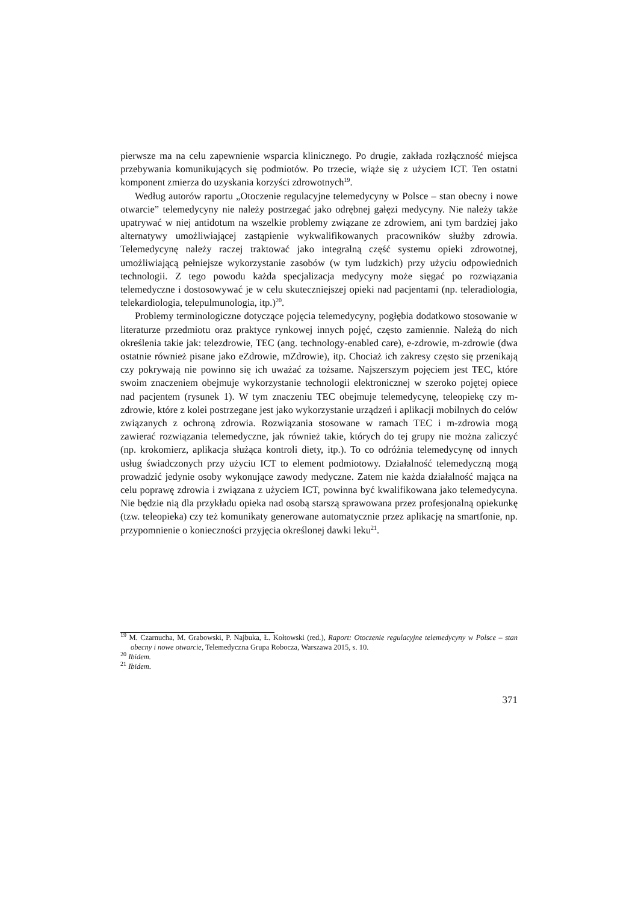pierwsze ma na celu zapewnienie wsparcia klinicznego. Po drugie, zakłada rozłączność miejsca przebywania komunikujących się podmiotów. Po trzecie, wiąże się z użyciem ICT. Ten ostatni komponent zmierza do uzyskania korzyści zdrowotnych<sup>19</sup>.
Według autorów raportu „Otoczenie regulacyjne telemedycyny w Polsce – stan obecny i nowe otwarcie” telemedycyny nie należy postrzegać jako odrębnej gałęzi medycyny. Nie należy także upatrywać w niej antidotum na wszelkie problemy związane ze zdrowiem, ani tym bardziej jako alternatywy umożliwiającej zastąpienie wykwalifikowanych pracowników służby zdrowia. Telemedycynę należy raczej traktować jako integralną część systemu opieki zdrowotnej, umożliwiającą pełniejsze wykorzystanie zasobów (w tym ludzkich) przy użyciu odpowiednich technologii. Z tego powodu każda specjalizacja medycyny może sięgać po rozwiązania telemedyczne i dostosowywać je w celu skuteczniejszej opieki nad pacjentami (np. teleradiologia, telekardiologia, telepulmunologia, itp.)<sup>20</sup>.
Problemy terminologiczne dotyczące pojęcia telemedycyny, pogłębia dodatkowo stosowanie w literaturze przedmiotu oraz praktyce rynkowej innych pojęć, często zamiennie. Należą do nich określenia takie jak: telezdrowie, TEC (ang. technology-enabled care), e-zdrowie, m-zdrowie (dwa ostatnie również pisane jako eZdrowie, mZdrowie), itp. Chociaż ich zakresy często się przenikają czy pokrywają nie powinno się ich uważać za tożsame. Najszerszym pojęciem jest TEC, które swoim znaczeniem obejmuje wykorzystanie technologii elektronicznej w szeroko pojętej opiece nad pacjentem (rysunek 1). W tym znaczeniu TEC obejmuje telemedycynę, teleopiekę czy m-zdrowie, które z kolei postrzegane jest jako wykorzystanie urządzeń i aplikacji mobilnych do celów związanych z ochroną zdrowia. Rozwiązania stosowane w ramach TEC i m-zdrowia mogą zawierać rozwiązania telemedyczne, jak również takie, których do tej grupy nie można zaliczyć (np. krokomierz, aplikacja służąca kontroli diety, itp.). To co odróżnia telemedycynę od innych usług świadczonych przy użyciu ICT to element podmiotowy. Działalność telemedyczną mogą prowadzić jedynie osoby wykonujące zawody medyczne. Zatem nie każda działalność mająca na celu poprawę zdrowia i związana z użyciem ICT, powinna być kwalifikowana jako telemedycyna. Nie będzie nią dla przykładu opieka nad osobą starszą sprawowana przez profesjonalną opiekunkę (tzw. teleopieka) czy też komunikaty generowane automatycznie przez aplikację na smartfonie, np. przypomnienie o konieczności przyjęcia określonej dawki leku<sup>21</sup>.
<sup>19</sup> M. Czarnucha, M. Grabowski, P. Najbuka, Ł. Kołtowski (red.), Raport: Otoczenie regulacyjne telemedycyny w Polsce – stan obecny i nowe otwarcie, Telemedyczna Grupa Robocza, Warszawa 2015, s. 10.
<sup>20</sup> Ibidem.
<sup>21</sup> Ibidem.
371